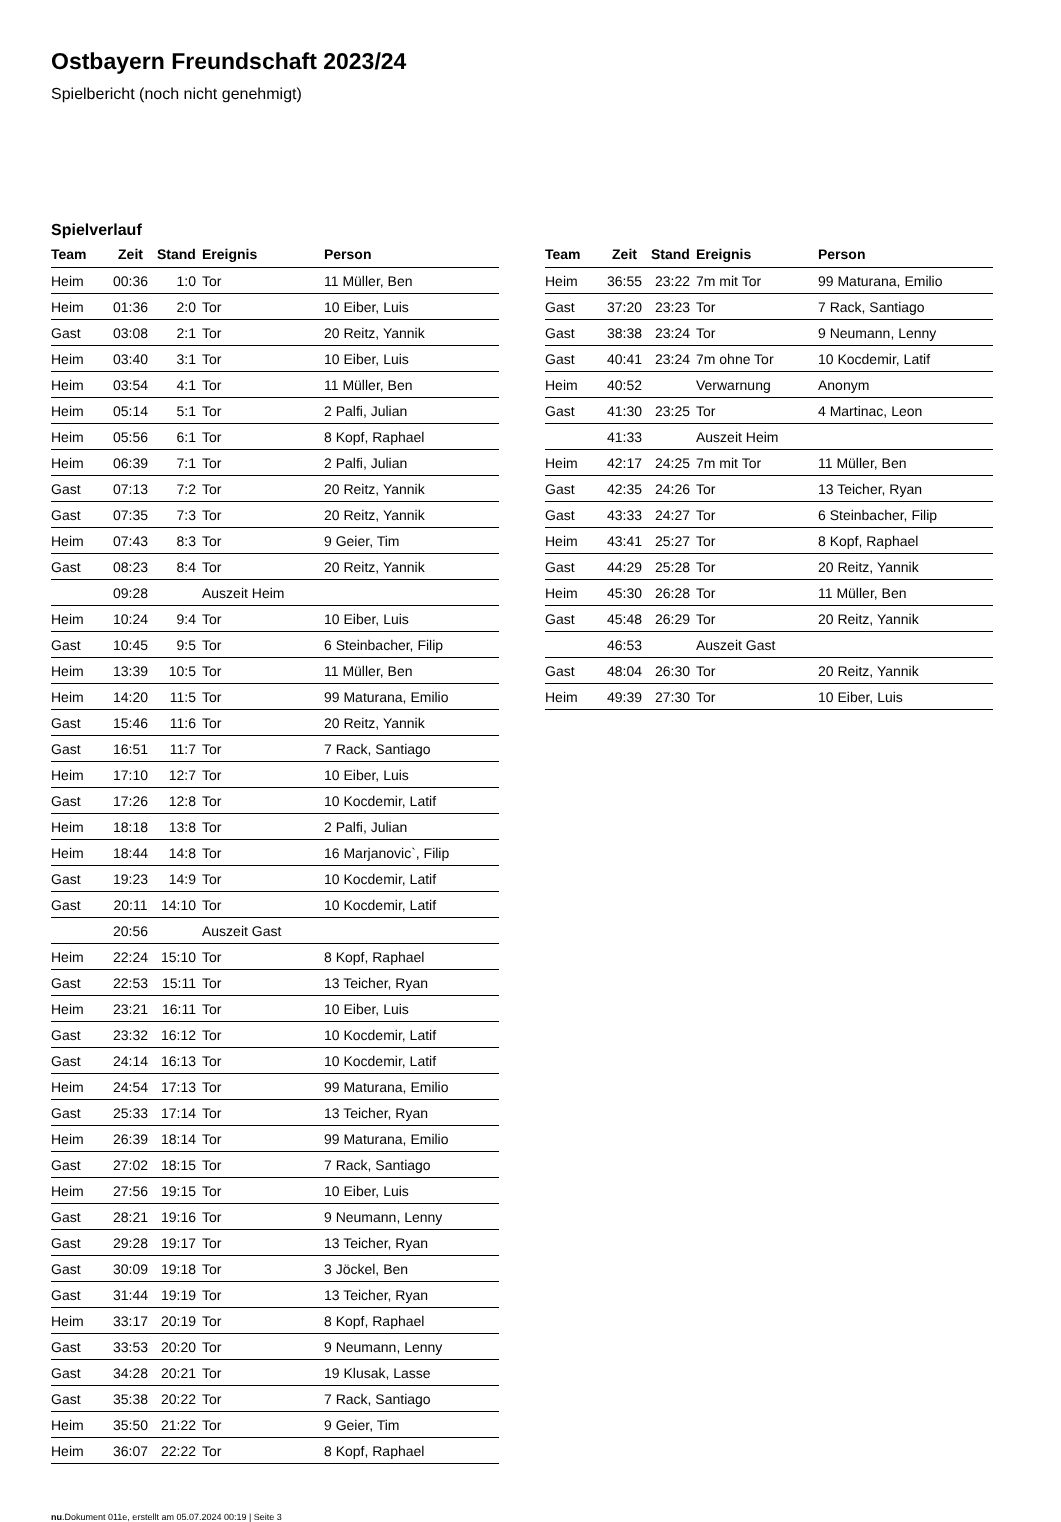Ostbayern Freundschaft 2023/24
Spielbericht (noch nicht genehmigt)
Spielverlauf
| Team | Zeit | Stand | Ereignis | Person |
| --- | --- | --- | --- | --- |
| Heim | 00:36 | 1:0 | Tor | 11 Müller, Ben |
| Heim | 01:36 | 2:0 | Tor | 10 Eiber, Luis |
| Gast | 03:08 | 2:1 | Tor | 20 Reitz, Yannik |
| Heim | 03:40 | 3:1 | Tor | 10 Eiber, Luis |
| Heim | 03:54 | 4:1 | Tor | 11 Müller, Ben |
| Heim | 05:14 | 5:1 | Tor | 2 Palfi, Julian |
| Heim | 05:56 | 6:1 | Tor | 8 Kopf, Raphael |
| Heim | 06:39 | 7:1 | Tor | 2 Palfi, Julian |
| Gast | 07:13 | 7:2 | Tor | 20 Reitz, Yannik |
| Gast | 07:35 | 7:3 | Tor | 20 Reitz, Yannik |
| Heim | 07:43 | 8:3 | Tor | 9 Geier, Tim |
| Gast | 08:23 | 8:4 | Tor | 20 Reitz, Yannik |
| | 09:28 | | Auszeit Heim | |
| Heim | 10:24 | 9:4 | Tor | 10 Eiber, Luis |
| Gast | 10:45 | 9:5 | Tor | 6 Steinbacher, Filip |
| Heim | 13:39 | 10:5 | Tor | 11 Müller, Ben |
| Heim | 14:20 | 11:5 | Tor | 99 Maturana, Emilio |
| Gast | 15:46 | 11:6 | Tor | 20 Reitz, Yannik |
| Gast | 16:51 | 11:7 | Tor | 7 Rack, Santiago |
| Heim | 17:10 | 12:7 | Tor | 10 Eiber, Luis |
| Gast | 17:26 | 12:8 | Tor | 10 Kocdemir, Latif |
| Heim | 18:18 | 13:8 | Tor | 2 Palfi, Julian |
| Heim | 18:44 | 14:8 | Tor | 16 Marjanovic`, Filip |
| Gast | 19:23 | 14:9 | Tor | 10 Kocdemir, Latif |
| Gast | 20:11 | 14:10 | Tor | 10 Kocdemir, Latif |
| | 20:56 | | Auszeit Gast | |
| Heim | 22:24 | 15:10 | Tor | 8 Kopf, Raphael |
| Gast | 22:53 | 15:11 | Tor | 13 Teicher, Ryan |
| Heim | 23:21 | 16:11 | Tor | 10 Eiber, Luis |
| Gast | 23:32 | 16:12 | Tor | 10 Kocdemir, Latif |
| Gast | 24:14 | 16:13 | Tor | 10 Kocdemir, Latif |
| Heim | 24:54 | 17:13 | Tor | 99 Maturana, Emilio |
| Gast | 25:33 | 17:14 | Tor | 13 Teicher, Ryan |
| Heim | 26:39 | 18:14 | Tor | 99 Maturana, Emilio |
| Gast | 27:02 | 18:15 | Tor | 7 Rack, Santiago |
| Heim | 27:56 | 19:15 | Tor | 10 Eiber, Luis |
| Gast | 28:21 | 19:16 | Tor | 9 Neumann, Lenny |
| Gast | 29:28 | 19:17 | Tor | 13 Teicher, Ryan |
| Gast | 30:09 | 19:18 | Tor | 3 Jöckel, Ben |
| Gast | 31:44 | 19:19 | Tor | 13 Teicher, Ryan |
| Heim | 33:17 | 20:19 | Tor | 8 Kopf, Raphael |
| Gast | 33:53 | 20:20 | Tor | 9 Neumann, Lenny |
| Gast | 34:28 | 20:21 | Tor | 19 Klusak, Lasse |
| Gast | 35:38 | 20:22 | Tor | 7 Rack, Santiago |
| Heim | 35:50 | 21:22 | Tor | 9 Geier, Tim |
| Heim | 36:07 | 22:22 | Tor | 8 Kopf, Raphael |
| Team | Zeit | Stand | Ereignis | Person |
| --- | --- | --- | --- | --- |
| Heim | 36:55 | 23:22 | 7m mit Tor | 99 Maturana, Emilio |
| Gast | 37:20 | 23:23 | Tor | 7 Rack, Santiago |
| Gast | 38:38 | 23:24 | Tor | 9 Neumann, Lenny |
| Gast | 40:41 | 23:24 | 7m ohne Tor | 10 Kocdemir, Latif |
| Heim | 40:52 | | Verwarnung | Anonym |
| Gast | 41:30 | 23:25 | Tor | 4 Martinac, Leon |
| | 41:33 | | Auszeit Heim | |
| Heim | 42:17 | 24:25 | 7m mit Tor | 11 Müller, Ben |
| Gast | 42:35 | 24:26 | Tor | 13 Teicher, Ryan |
| Gast | 43:33 | 24:27 | Tor | 6 Steinbacher, Filip |
| Heim | 43:41 | 25:27 | Tor | 8 Kopf, Raphael |
| Gast | 44:29 | 25:28 | Tor | 20 Reitz, Yannik |
| Heim | 45:30 | 26:28 | Tor | 11 Müller, Ben |
| Gast | 45:48 | 26:29 | Tor | 20 Reitz, Yannik |
| | 46:53 | | Auszeit Gast | |
| Gast | 48:04 | 26:30 | Tor | 20 Reitz, Yannik |
| Heim | 49:39 | 27:30 | Tor | 10 Eiber, Luis |
nu.Dokument 011e, erstellt am 05.07.2024 00:19 | Seite 3